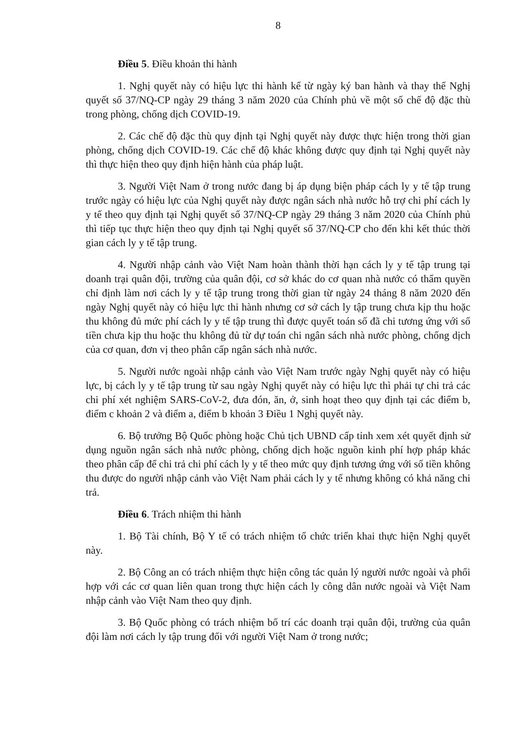8
Điều 5. Điều khoản thi hành
1. Nghị quyết này có hiệu lực thi hành kể từ ngày ký ban hành và thay thế Nghị quyết số 37/NQ-CP ngày 29 tháng 3 năm 2020 của Chính phủ về một số chế độ đặc thù trong phòng, chống dịch COVID-19.
2. Các chế độ đặc thù quy định tại Nghị quyết này được thực hiện trong thời gian phòng, chống dịch COVID-19. Các chế độ khác không được quy định tại Nghị quyết này thì thực hiện theo quy định hiện hành của pháp luật.
3. Người Việt Nam ở trong nước đang bị áp dụng biện pháp cách ly y tế tập trung trước ngày có hiệu lực của Nghị quyết này được ngân sách nhà nước hỗ trợ chi phí cách ly y tế theo quy định tại Nghị quyết số 37/NQ-CP ngày 29 tháng 3 năm 2020 của Chính phủ thì tiếp tục thực hiện theo quy định tại Nghị quyết số 37/NQ-CP cho đến khi kết thúc thời gian cách ly y tế tập trung.
4. Người nhập cảnh vào Việt Nam hoàn thành thời hạn cách ly y tế tập trung tại doanh trại quân đội, trường của quân đội, cơ sở khác do cơ quan nhà nước có thẩm quyền chỉ định làm nơi cách ly y tế tập trung trong thời gian từ ngày 24 tháng 8 năm 2020 đến ngày Nghị quyết này có hiệu lực thi hành nhưng cơ sở cách ly tập trung chưa kịp thu hoặc thu không đủ mức phí cách ly y tế tập trung thì được quyết toán số đã chi tương ứng với số tiền chưa kịp thu hoặc thu không đủ từ dự toán chi ngân sách nhà nước phòng, chống dịch của cơ quan, đơn vị theo phân cấp ngân sách nhà nước.
5. Người nước ngoài nhập cảnh vào Việt Nam trước ngày Nghị quyết này có hiệu lực, bị cách ly y tế tập trung từ sau ngày Nghị quyết này có hiệu lực thì phải tự chi trả các chi phí xét nghiệm SARS-CoV-2, đưa đón, ăn, ở, sinh hoạt theo quy định tại các điểm b, điểm c khoản 2 và điểm a, điểm b khoản 3 Điều 1 Nghị quyết này.
6. Bộ trưởng Bộ Quốc phòng hoặc Chủ tịch UBND cấp tỉnh xem xét quyết định sử dụng nguồn ngân sách nhà nước phòng, chống dịch hoặc nguồn kinh phí hợp pháp khác theo phân cấp để chi trả chi phí cách ly y tế theo mức quy định tương ứng với số tiền không thu được do người nhập cảnh vào Việt Nam phải cách ly y tế nhưng không có khả năng chi trả.
Điều 6. Trách nhiệm thi hành
1. Bộ Tài chính, Bộ Y tế có trách nhiệm tổ chức triển khai thực hiện Nghị quyết này.
2. Bộ Công an có trách nhiệm thực hiện công tác quản lý người nước ngoài và phối hợp với các cơ quan liên quan trong thực hiện cách ly công dân nước ngoài và Việt Nam nhập cảnh vào Việt Nam theo quy định.
3. Bộ Quốc phòng có trách nhiệm bố trí các doanh trại quân đội, trường của quân đội làm nơi cách ly tập trung đối với người Việt Nam ở trong nước;